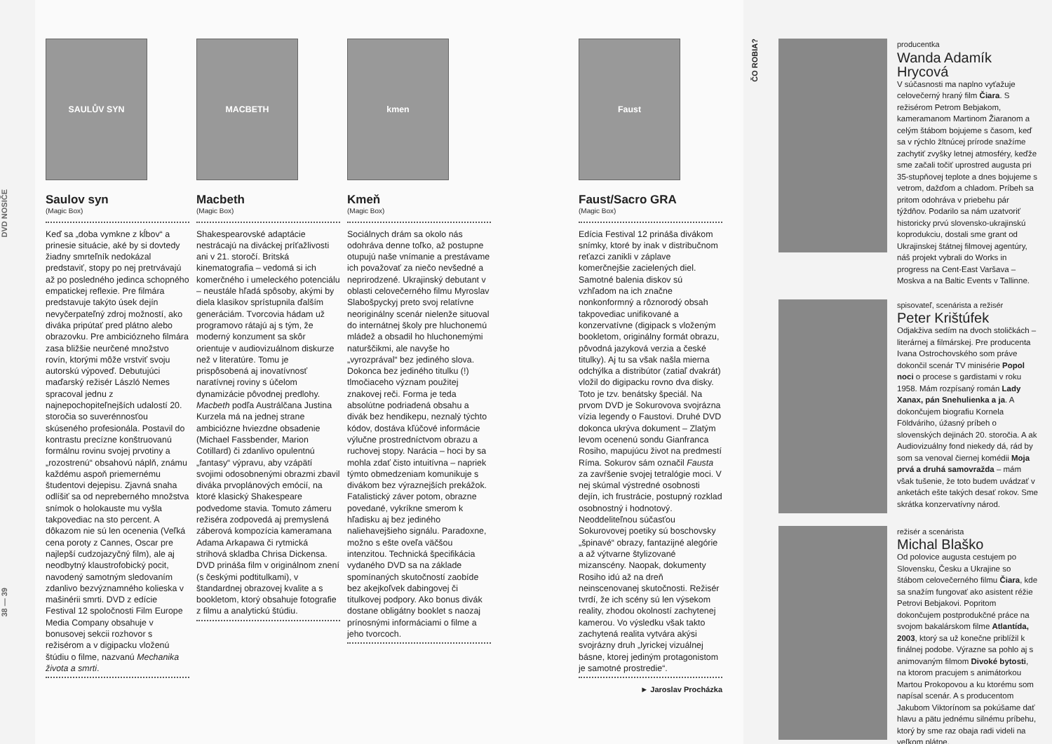DVD NOSIČE
38 — 39
SAULŮV SYN
Saulov syn
(Magic Box)
Keď sa „doba vymkne z kĺbov“ a prinesie situácie, aké by si dovtedy žiadny smrteľník nedokázal predstaviť, stopy po nej pretrvávajú až po posledného jedinca schopného empatickej reflexie. Pre filmára predstavuje takýto úsek dejín nevyčerpateľný zdroj možností, ako diváka pripútať pred plátno alebo obrazovku. Pre ambiciózneho filmára zasa bližšie neurčené množstvo rovín, ktorými môže vrstviť svoju autorskú výpoveď. Debutujúci maďarský režisér László Nemes spracoval jednu z najnepochopiteľnejších udalostí 20. storočia so suverénnosťou skúseného profesionála. Postavil do kontrastu precízne konštruovanú formálnu rovinu svojej prvotiny a „rozostrenú“ obsahovú náplň, známu každému aspoň priemernému študentovi dejepisu. Zjavná snaha odlíšiť sa od nepreberného množstva snímok o holokauste mu vyšla takpovediac na sto percent. A dôkazom nie sú len ocenenia (Veľká cena poroty z Cannes, Oscar pre najlepší cudzojazyčný film), ale aj neodbytný klaustrofobický pocit, navodený samotným sledovaním zdanlivo bezvýznamného kolieska v mašinérii smrti. DVD z edície Festival 12 spoločnosti Film Europe Media Company obsahuje v bonusovej sekcii rozhovor s režisérom a v digipacku vloženú štúdiu o filme, nazvanú Mechanika života a smrti.
MACBETH
Macbeth
(Magic Box)
Shakespearovské adaptácie nestrácajú na diváckej príťažlivosti ani v 21. storočí. Britská kinematografia – vedomá si ich komerčného i umeleckého potenciálu – neustále hľadá spôsoby, akými by diela klasikov sprístupnila ďalším generáciám. Tvorcovia hádam už programovo rátajú aj s tým, že moderný konzument sa skôr orientuje v audiovizuálnom diskurze než v literatúre. Tomu je prispôsobená aj inovatívnosť naratívnej roviny s účelom dynamizácie pôvodnej predlohy. Macbeth podľa Austrálčana Justina Kurzela má na jednej strane ambiciózne hviezdne obsadenie (Michael Fassbender, Marion Cotillard) či zdanlivo opulentnú „fantasy“ výpravu, aby vzápätí svojimi odosobnenými obrazmi zbavil diváka prvoplánových emócií, na ktoré klasický Shakespeare podvedome stavia. Tomuto zámeru režiséra zodpovedá aj premyslená záberová kompozícia kameramana Adama Arkapawa či rytmická strihová skladba Chrisa Dickensa. DVD prináša film v originálnom znení (s českými podtitulkami), v štandardnej obrazovej kvalite a s bookletom, ktorý obsahuje fotografie z filmu a analytickú štúdiu.
kmen
Kmeň
(Magic Box)
Sociálnych drám sa okolo nás odohráva denne toľko, až postupne otupujú naše vnímanie a prestávame ich považovať za niečo nevšedné a neprirodzené. Ukrajinský debutant v oblasti celovečerného filmu Myroslav Slabošpyckyj preto svoj relatívne neoriginálny scenár nielenže situoval do internátnej školy pre hluchonemú mládež a obsadil ho hluchonemými naturščikmi, ale navyše ho „vyrozprával“ bez jediného slova. Dokonca bez jediného titulku (!) tlmočiaceho význam použitej znakovej reči. Forma je teda absolútne podriadená obsahu a divák bez hendikepu, neznalý týchto kódov, dostáva kľúčové informácie výlučne prostredníctvom obrazu a ruchovej stopy. Narácia – hoci by sa mohla zdať čisto intuitívna – napriek týmto obmedzeniam komunikuje s divákom bez výraznejších prekážok. Fatalistický záver potom, obrazne povedané, vykríkne smerom k hľadisku aj bez jediného naliehavejšieho signálu. Paradoxne, možno s ešte oveľa väčšou intenzitou. Technická špecifikácia vydaného DVD sa na základe spomínaných skutočností zaobíde bez akejkoľvek dabingovej či titulkovej podpory. Ako bonus divák dostane obligátny booklet s naozaj prínosnými informáciami o filme a jeho tvorcoch.
Faust
Faust/Sacro GRA
(Magic Box)
Edícia Festival 12 prináša divákom snímky, ktoré by inak v distribučnom reťazci zanikli v záplave komerčnejšie zacielených diel. Samotné balenia diskov sú vzhľadom na ich značne nonkonformný a rôznorodý obsah takpovediac unifikované a konzervatívne (digipack s vloženým bookletom, originálny formát obrazu, pôvodná jazyková verzia a české titulky). Aj tu sa však našla mierna odchýlka a distribútor (zatiaľ dvakrát) vložil do digipacku rovno dva disky. Toto je tzv. benátsky špeciál. Na prvom DVD je Sokurovova svojrázna vízia legendy o Faustovi. Druhé DVD dokonca ukrýva dokument – Zlatým levom ocenenú sondu Gianfranca Rosiho, mapujúcu život na predmestí Ríma. Sokurov sám označil Fausta za zavŕšenie svojej tetralógie moci. V nej skúmal výstredné osobnosti dejín, ich frustrácie, postupný rozklad osobnostný i hodnotový. Neoddeliteľnou súčasťou Sokurovovej poetiky sú boschovsky „špinavé“ obrazy, fantazijné alegórie a až výtvarne štylizované mizanscény. Naopak, dokumenty Rosiho idú až na dreň neinscenovanej skutočnosti. Režisér tvrdí, že ich scény sú len výsekom reality, zhodou okolností zachytenej kamerou. Vo výsledku však takto zachytená realita vytvára akýsi svojrázny druh „lyrickej vizuálnej básne, ktorej jediným protagonistom je samotné prostredie“.
► Jaroslav Procházka
ČO ROBIA?
producentka
Wanda Adamík Hrycová
V súčasnosti ma naplno vyťažuje celovečerný hraný film Čiara. S režisérom Petrom Bebjakom, kameramanom Martinom Žiaranom a celým štábom bojujeme s časom, keď sa v rýchlo žltnúcej prírode snažíme zachytiť zvyšky letnej atmosféry, keďže sme začali točiť uprostred augusta pri 35-stupňovej teplote a dnes bojujeme s vetrom, dažďom a chladom. Príbeh sa pritom odohráva v priebehu pár týždňov. Podarilo sa nám uzatvoriť historicky prvú slovensko-ukrajinskú koprodukciu, dostali sme grant od Ukrajinskej štátnej filmovej agentúry, náš projekt vybrali do Works in progress na Cent-East Varšava – Moskva a na Baltic Events v Tallinne.
spisovateľ, scenárista a režisér
Peter Krištúfek
Odjakživa sedím na dvoch stoličkách – literárnej a filmárskej. Pre producenta Ivana Ostrochovského som práve dokončil scenár TV minisérie Popol noci o procese s gardistami v roku 1958. Mám rozpísaný román Lady Xanax, pán Snehulienka a ja. A dokončujem biografiu Kornela Földváriho, úžasný príbeh o slovenských dejinách 20. storočia. A ak Audiovizuálny fond niekedy dá, rád by som sa venoval čiernej komédii Moja prvá a druhá samovražda – mám však tušenie, že toto budem uvádzať v anketách ešte takých desať rokov. Sme skrátka konzervatívny národ.
režisér a scenárista
Michal Blaško
Od polovice augusta cestujem po Slovensku, Česku a Ukrajine so štábom celovečerného filmu Čiara, kde sa snažím fungovať ako asistent réžie Petrovi Bebjakovi. Popritom dokončujem postprodukčné práce na svojom bakalárskom filme Atlantída, 2003, ktorý sa už konečne priblížil k finálnej podobe. Výrazne sa pohlo aj s animovaným filmom Divoké bytosti, na ktorom pracujem s animátorkou Martou Prokopovou a ku ktorému som napísal scenár. A s producentom Jakubom Viktorínom sa pokúšame dať hlavu a pätu jednému silnému príbehu, ktorý by sme raz obaja radi videli na veľkom plátne.